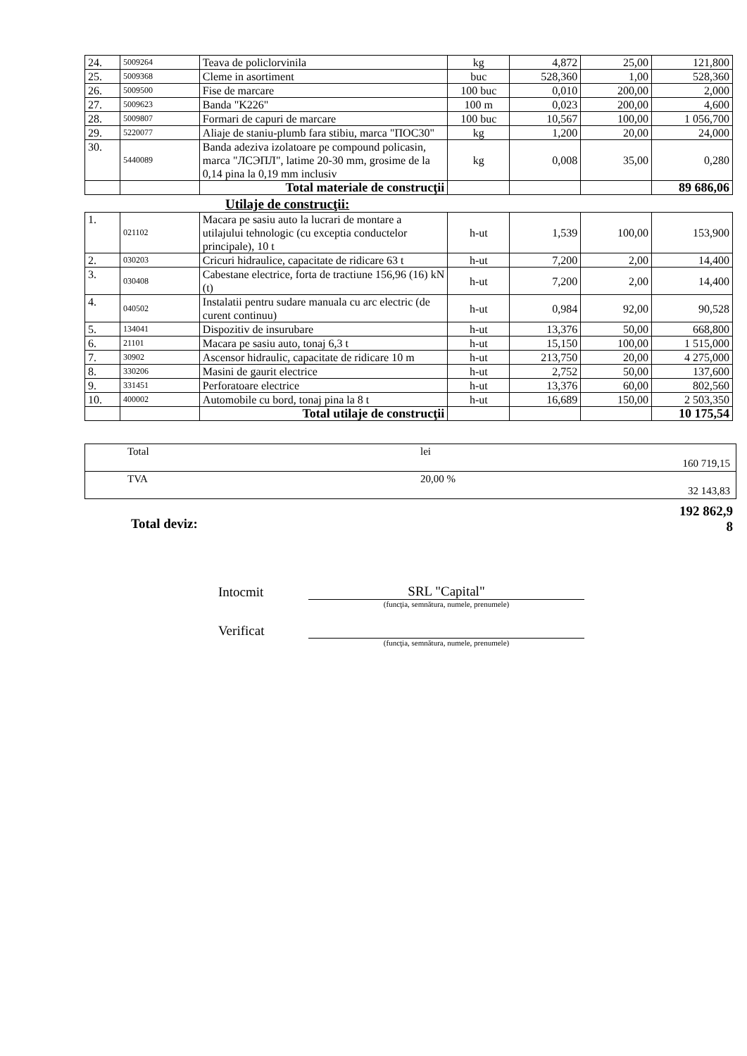| 24. | 5009264 | Teava de policlorvinila | kg | 4,872 | 25,00 | 121,800 |
| 25. | 5009368 | Cleme in asortiment | buc | 528,360 | 1,00 | 528,360 |
| 26. | 5009500 | Fise de marcare | 100 buc | 0,010 | 200,00 | 2,000 |
| 27. | 5009623 | Banda "K226" | 100 m | 0,023 | 200,00 | 4,600 |
| 28. | 5009807 | Formari de capuri de marcare | 100 buc | 10,567 | 100,00 | 1 056,700 |
| 29. | 5220077 | Aliaje de staniu-plumb fara stibiu, marca "ПОС30" | kg | 1,200 | 20,00 | 24,000 |
| 30. | 5440089 | Banda adeziva izolatoare pe compound policasin, marca "ЛСЭПЛ", latime 20-30 mm, grosime de la 0,14 pina la 0,19 mm inclusiv | kg | 0,008 | 35,00 | 0,280 |
| | | Total materiale de construcţii | | | | 89 686,06 |
Utilaje de construcţii:
| 1. | 021102 | Macara pe sasiu auto la lucrari de montare a utilajului tehnologic (cu exceptia conductelor principale), 10 t | h-ut | 1,539 | 100,00 | 153,900 |
| 2. | 030203 | Cricuri hidraulice, capacitate de ridicare 63 t | h-ut | 7,200 | 2,00 | 14,400 |
| 3. | 030408 | Cabestane electrice, forta de tractiune 156,96 (16) kN (t) | h-ut | 7,200 | 2,00 | 14,400 |
| 4. | 040502 | Instalatii pentru sudare manuala cu arc electric (de curent continuu) | h-ut | 0,984 | 92,00 | 90,528 |
| 5. | 134041 | Dispozitiv de insurubare | h-ut | 13,376 | 50,00 | 668,800 |
| 6. | 21101 | Macara pe sasiu auto, tonaj 6,3 t | h-ut | 15,150 | 100,00 | 1 515,000 |
| 7. | 30902 | Ascensor hidraulic, capacitate de ridicare 10 m | h-ut | 213,750 | 20,00 | 4 275,000 |
| 8. | 330206 | Masini de gaurit electrice | h-ut | 2,752 | 50,00 | 137,600 |
| 9. | 331451 | Perforatoare electrice | h-ut | 13,376 | 60,00 | 802,560 |
| 10. | 400002 | Automobile cu bord, tonaj pina la 8 t | h-ut | 16,689 | 150,00 | 2 503,350 |
| | | Total utilaje de construcţii | | | | 10 175,54 |
| Total | lei | 160 719,15 |
| TVA | 20,00 % | 32 143,83 |
Total deviz: 192 862,9
8
Intocmit SRL "Capital"
(funcţia, semnătura, numele, prenumele)
Verificat
(funcţia, semnătura, numele, prenumele)